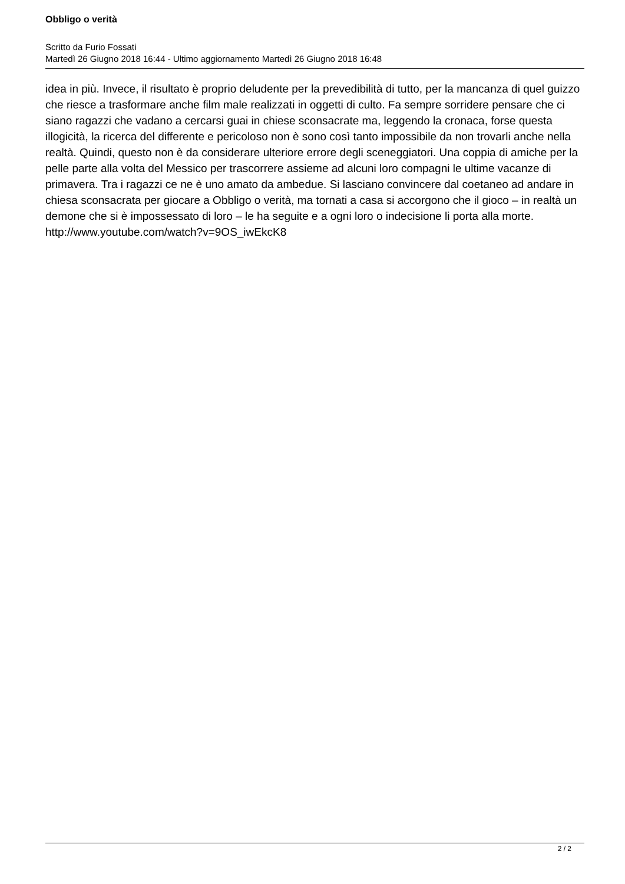Obbligo o verità
Scritto da Furio Fossati
Martedì 26 Giugno 2018 16:44 - Ultimo aggiornamento Martedì 26 Giugno 2018 16:48
idea in più. Invece, il risultato è proprio deludente per la prevedibilità di tutto, per la mancanza di quel guizzo che riesce a trasformare anche film male realizzati in oggetti di culto. Fa sempre sorridere pensare che ci siano ragazzi che vadano a cercarsi guai in chiese sconsacrate ma, leggendo la cronaca, forse questa illogicità, la ricerca del differente e pericoloso non è sono così tanto impossibile da non trovarli anche nella realtà. Quindi, questo non è da considerare ulteriore errore degli sceneggiatori. Una coppia di amiche per la pelle parte alla volta del Messico per trascorrere assieme ad alcuni loro compagni le ultime vacanze di primavera. Tra i ragazzi ce ne è uno amato da ambedue. Si lasciano convincere dal coetaneo ad andare in chiesa sconsacrata per giocare a Obbligo o verità, ma tornati a casa si accorgono che il gioco – in realtà un demone che si è impossessato di loro – le ha seguite e a ogni loro o indecisione li porta alla morte.
http://www.youtube.com/watch?v=9OS_iwEkcK8
2 / 2